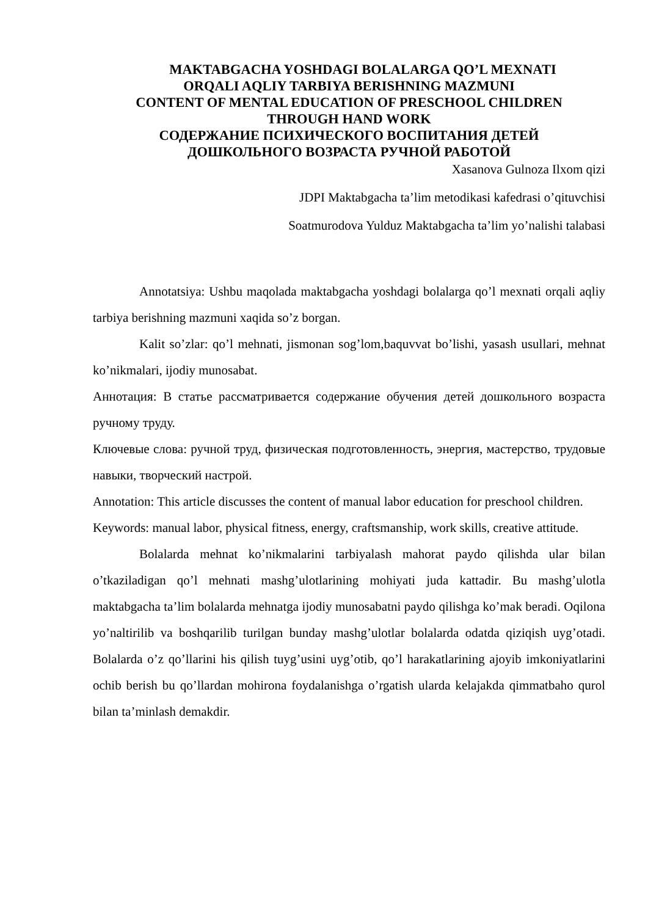MAKTABGACHA YOSHDAGI BOLALARGA QO’L MEXNATI
ORQALI AQLIY TARBIYA BERISHNING MAZMUNI
CONTENT OF MENTAL EDUCATION OF PRESCHOOL CHILDREN
THROUGH HAND WORK
СОДЕРЖАНИЕ ПСИХИЧЕСКОГО ВОСПИТАНИЯ ДЕТЕЙ
ДОШКОЛЬНОГО ВОЗРАСТА РУЧНОЙ РАБОТОЙ
Xasanova Gulnoza Ilxom qizi
JDPI Maktabgacha ta’lim metodikasi kafedrasi o’qituvchisi
Soatmurodova Yulduz Maktabgacha ta’lim yo’nalishi talabasi
Annotatsiya: Ushbu maqolada maktabgacha yoshdagi bolalarga qo’l mexnati orqali aqliy tarbiya berishning mazmuni xaqida so’z borgan.
Kalit so’zlar: qo’l mehnati, jismonan sog’lom,baquvvat bo’lishi, yasash usullari, mehnat ko’nikmalari, ijodiy munosabat.
Аннотация: В статье рассматривается содержание обучения детей дошкольного возраста ручному труду.
Ключевые слова: ручной труд, физическая подготовленность, энергия, мастерство, трудовые навыки, творческий настрой.
Annotation: This article discusses the content of manual labor education for preschool children.
Keywords: manual labor, physical fitness, energy, craftsmanship, work skills, creative attitude.
Bolalarda mehnat ko’nikmalarini tarbiyalash mahorat paydo qilishda ular bilan o’tkaziladigan qo’l mehnati mashg’ulotlarining mohiyati juda kattadir. Bu mashg’ulotla maktabgacha ta’lim bolalarda mehnatga ijodiy munosabatni paydo qilishga ko’mak beradi. Oqilona yo’naltirilib va boshqarilib turilgan bunday mashg’ulotlar bolalarda odatda qiziqish uyg’otadi. Bolalarda o’z qo’llarini his qilish tuyg’usini uyg’otib, qo’l harakatlarining ajoyib imkoniyatlarini ochib berish bu qo’llardan mohirona foydalanishga o’rgatish ularda kelajakda qimmatbaho qurol bilan ta’minlash demakdir.